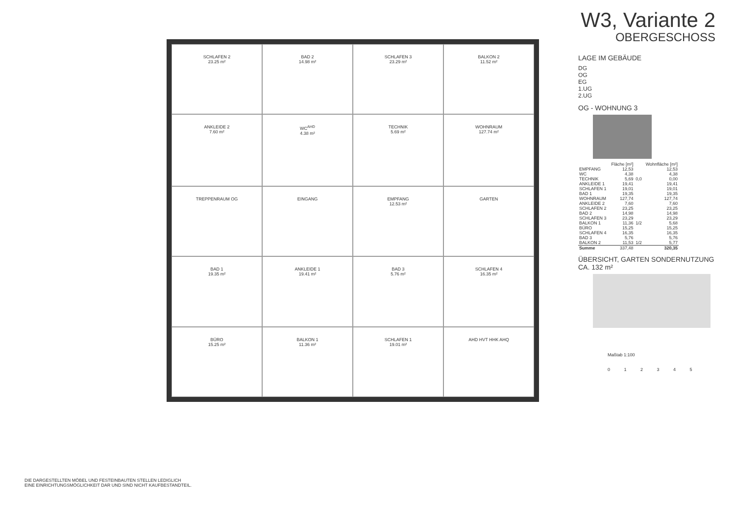SCHLAFEN 2
23.25 m²
BAD 2
14.98 m²
SCHLAFEN 3
23.29 m²
BALKON 2
11.52 m²
ANKLEIDE 2
7.60 m²
WC<sup>AHD</sup>
4.38 m²
TECHNIK
5.69 m²
WOHNRAUM
127.74 m²
TREPPENRAUM OG
EINGANG
EMPFANG
12.53 m²
GARTEN
BAD 1
19.35 m²
ANKLEIDE 1
19.41 m²
BAD 3
5.76 m²
SCHLAFEN 4
16.35 m²
BÜRO
15.25 m²
BALKON 1
11.36 m²
SCHLAFEN 1
19.01 m²
AHD HVT HHK AHQ
DIE DARGESTELLTEN MÖBEL UND FESTEINBAUTEN STELLEN LEDIGLICH
EINE EINRICHTUNGSMÖGLICHKEIT DAR UND SIND NICHT KAUFBESTANDTEIL.
W3, Variante 2
OBERGESCHOSS
LAGE IM GEBÄUDE
DG
OG
EG
1.UG
2.UG
OG - WOHNUNG 3
| | Fläche [m²] | | Wohnfläche [m²] |
| --- | --- | --- | --- |
| EMPFANG | 12,53 | | 12,53 |
| WC | 4,38 | | 4,38 |
| TECHNIK | 5,69 | 0,0 | 0,00 |
| ANKLEIDE 1 | 19,41 | | 19,41 |
| SCHLAFEN 1 | 19,01 | | 19,01 |
| BAD 1 | 19,35 | | 19,35 |
| WOHNRAUM | 127,74 | | 127,74 |
| ANKLEIDE 2 | 7,60 | | 7,60 |
| SCHLAFEN 2 | 23,25 | | 23,25 |
| BAD 2 | 14,98 | | 14,98 |
| SCHLAFEN 3 | 23,29 | | 23,29 |
| BALKON 1 | 11,36 | 1/2 | 5,68 |
| BÜRO | 15,25 | | 15,25 |
| SCHLAFEN 4 | 16,35 | | 16,35 |
| BAD 3 | 5,76 | | 5,76 |
| BALKON 2 | 11,53 | 1/2 | 5,77 |
| Summe | 337,48 | | 320,35 |
ÜBERSICHT, GARTEN SONDERNUTZUNG
CA. 132 m²
Maßtab 1:100
0 1 2 3 4 5